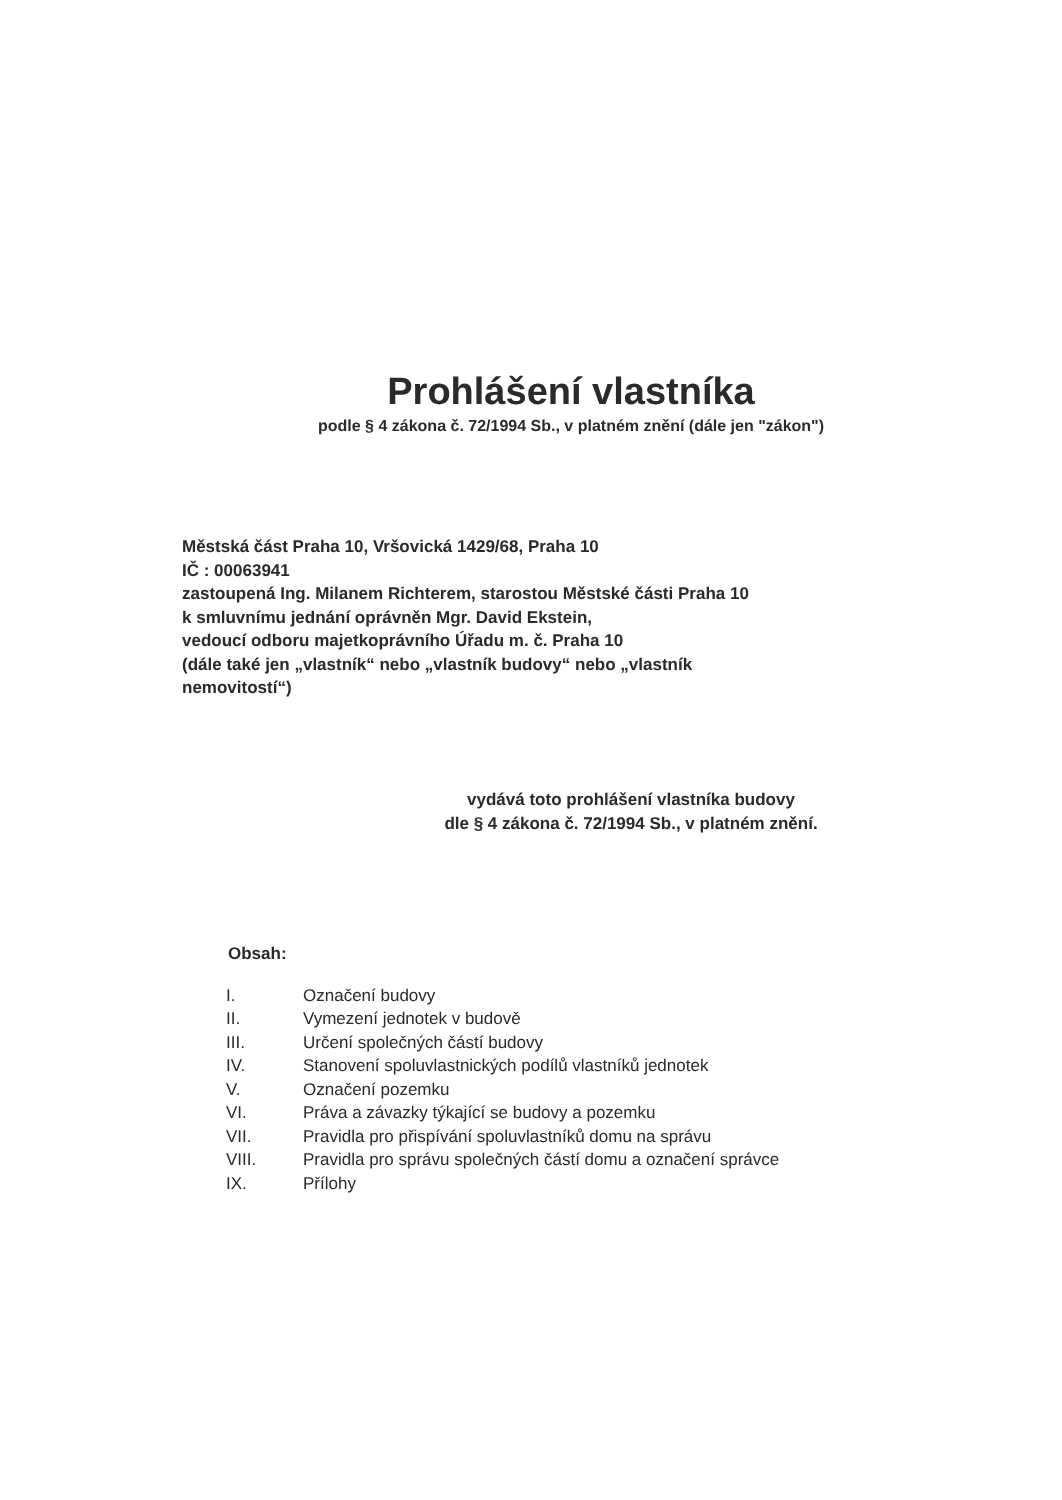Prohlášení vlastníka
podle § 4 zákona č. 72/1994 Sb., v platném znění (dále jen "zákon")
Městská část Praha 10, Vršovická 1429/68, Praha 10
IČ : 00063941
zastoupená Ing. Milanem Richterem, starostou Městské části Praha 10
k smluvnímu jednání oprávněn Mgr. David Ekstein,
vedoucí odboru majetkoprávního Úřadu m. č. Praha 10
(dále také jen „vlastník“ nebo „vlastník budovy“ nebo „vlastník
nemovitostí“)
vydává toto prohlášení vlastníka budovy
dle § 4 zákona č. 72/1994 Sb., v platném znění.
Obsah:
| I. | Označení budovy |
| II. | Vymezení jednotek v budově |
| III. | Určení společných částí budovy |
| IV. | Stanovení spoluvlastnických podílů vlastníků jednotek |
| V. | Označení pozemku |
| VI. | Práva a závazky týkající se budovy a pozemku |
| VII. | Pravidla pro přispívání spoluvlastníků domu na správu |
| VIII. | Pravidla pro správu společných částí domu a označení správce |
| IX. | Přílohy |